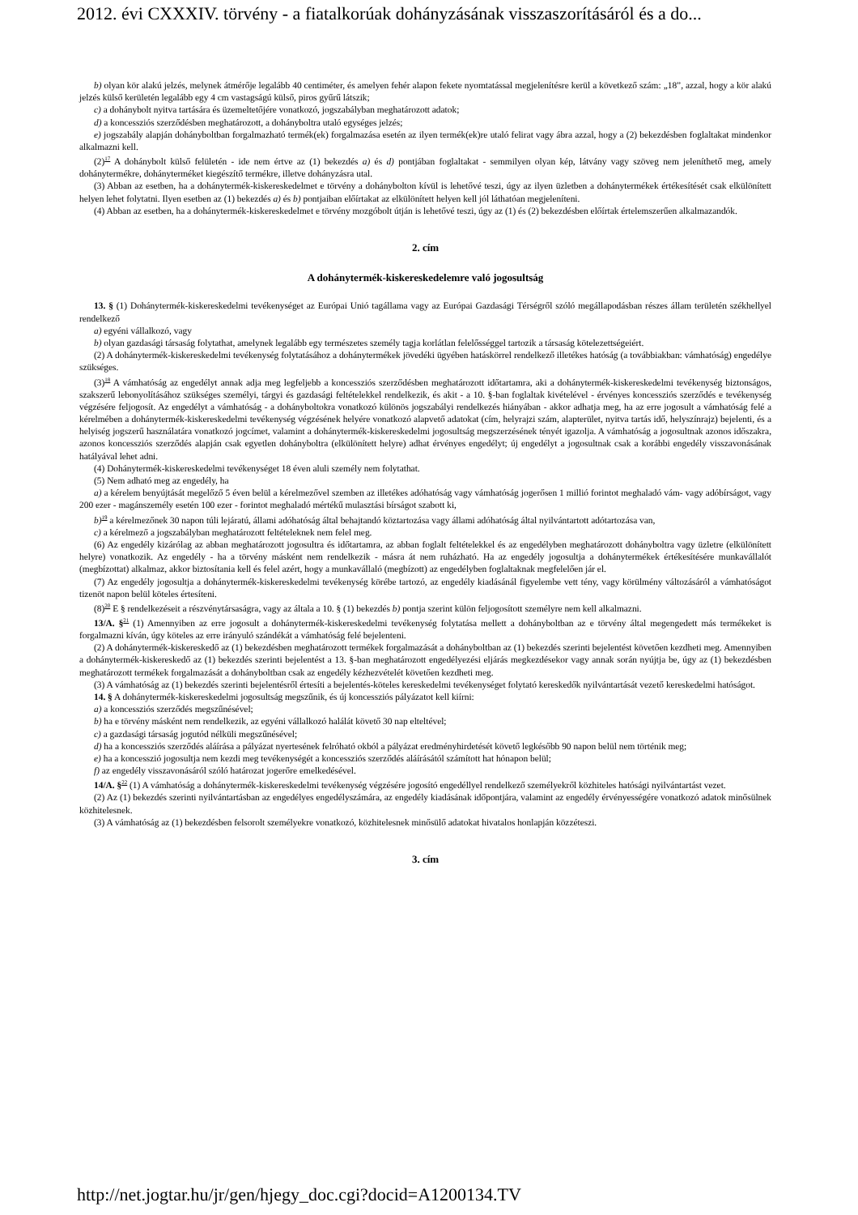2012. évi CXXXIV. törvény - a fiatalkorúak dohányzásának visszaszorításáról és a do...
b) olyan kör alakú jelzés, melynek átmérője legalább 40 centiméter, és amelyen fehér alapon fekete nyomtatással megjelenítésre kerül a következő szám: „18”, azzal, hogy a kör alakú jelzés külső kerületén legalább egy 4 cm vastagságú külső, piros gyűrű látszik;
c) a dohánybolt nyitva tartására és üzemeltetőjére vonatkozó, jogszabályban meghatározott adatok;
d) a koncessziós szerződésben meghatározott, a dohányboltra utaló egységes jelzés;
e) jogszabály alapján dohányboltban forgalmazható termék(ek) forgalmazása esetén az ilyen termék(ek)re utaló felirat vagy ábra azzal, hogy a (2) bekezdésben foglaltakat mindenkor alkalmazni kell.
(2)<sup>17</sup> A dohánybolt külső felületén - ide nem értve az (1) bekezdés a) és d) pontjában foglaltakat - semmilyen olyan kép, látvány vagy szöveg nem jeleníthető meg, amely dohánytermékre, dohányterméket kiegészítő termékre, illetve dohányzásra utal.
(3) Abban az esetben, ha a dohánytermék-kiskereskedelmet e törvény a dohánybolton kívül is lehetővé teszi, úgy az ilyen üzletben a dohánytermékek értékesítését csak elkülönített helyen lehet folytatni. Ilyen esetben az (1) bekezdés a) és b) pontjaiban előírtakat az elkülönített helyen kell jól láthatóan megjeleníteni.
(4) Abban az esetben, ha a dohánytermék-kiskereskedelmet e törvény mozgóbolt útján is lehetővé teszi, úgy az (1) és (2) bekezdésben előírtak értelemszerűen alkalmazandók.
2. cím
A dohánytermék-kiskereskedelemre való jogosultság
13. § (1) Dohánytermék-kiskereskedelmi tevékenységet az Európai Unió tagállama vagy az Európai Gazdasági Térségről szóló megállapodásban részes állam területén székhellyel rendelkező
a) egyéni vállalkozó, vagy
b) olyan gazdasági társaság folytathat, amelynek legalább egy természetes személy tagja korlátlan felelősséggel tartozik a társaság kötelezettségeiért.
(2) A dohánytermék-kiskereskedelmi tevékenység folytatásához a dohánytermékek jövedéki ügyében hatáskörrel rendelkező illetékes hatóság (a továbbiakban: vámhatóság) engedélye szükséges.
(3)<sup>18</sup> A vámhatóság az engedélyt annak adja meg legfeljebb a koncessziós szerződésben meghatározott időtartamra, aki a dohánytermék-kiskereskedelmi tevékenység biztonságos, szakszerű lebonyolításához szükséges személyi, tárgyi és gazdasági feltételekkel rendelkezik, és akit - a 10. §-ban foglaltak kivételével - érvényes koncessziós szerződés e tevékenység végzésére feljogosít. Az engedélyt a vámhatóság - a dohányboltokra vonatkozó különös jogszabályi rendelkezés hiányában - akkor adhatja meg, ha az erre jogosult a vámhatóság felé a kérelmében a dohánytermék-kiskereskedelmi tevékenység végzésének helyére vonatkozó alapvető adatokat (cím, helyrajzi szám, alapterület, nyitva tartás idő, helyszínrajz) bejelenti, és a helyiség jogszerű használatára vonatkozó jogcímet, valamint a dohánytermék-kiskereskedelmi jogosultság megszerzésének tényét igazolja. A vámhatóság a jogosultnak azonos időszakra, azonos koncessziós szerződés alapján csak egyetlen dohányboltra (elkülönített helyre) adhat érvényes engedélyt; új engedélyt a jogosultnak csak a korábbi engedély visszavonásának hatályával lehet adni.
(4) Dohánytermék-kiskereskedelmi tevékenységet 18 éven aluli személy nem folytathat.
(5) Nem adható meg az engedély, ha
a) a kérelem benyújtását megelőző 5 éven belül a kérelmezővel szemben az illetékes adóhatóság vagy vámhatóság jogerősen 1 millió forintot meghaladó vám- vagy adóbírságot, vagy 200 ezer - magánszemély esetén 100 ezer - forintot meghaladó mértékű mulasztási bírságot szabott ki,
b)<sup>19</sup> a kérelmezőnek 30 napon túli lejáratú, állami adóhatóság által behajtandó köztartozása vagy állami adóhatóság által nyilvántartott adótartozása van,
c) a kérelmező a jogszabályban meghatározott feltételeknek nem felel meg.
(6) Az engedély kizárólag az abban meghatározott jogosultra és időtartamra, az abban foglalt feltételekkel és az engedélyben meghatározott dohányboltra vagy üzletre (elkülönített helyre) vonatkozik. Az engedély - ha a törvény másként nem rendelkezik - másra át nem ruházható. Ha az engedély jogosultja a dohánytermékek értékesítésére munkavállalót (megbízottat) alkalmaz, akkor biztosítania kell és felel azért, hogy a munkavállaló (megbízott) az engedélyben foglaltaknak megfelelően jár el.
(7) Az engedély jogosultja a dohánytermék-kiskereskedelmi tevékenység körébe tartozó, az engedély kiadásánál figyelembe vett tény, vagy körülmény változásáról a vámhatóságot tizenöt napon belül köteles értesíteni.
(8)<sup>20</sup> E § rendelkezéseit a részvénytársaságra, vagy az általa a 10. § (1) bekezdés b) pontja szerint külön feljogosított személyre nem kell alkalmazni.
13/A. §<sup>21</sup> (1) Amennyiben az erre jogosult a dohánytermék-kiskereskedelmi tevékenység folytatása mellett a dohányboltban az e törvény által megengedett más termékeket is forgalmazni kíván, úgy köteles az erre irányuló szándékát a vámhatóság felé bejelenteni.
(2) A dohánytermék-kiskereskedő az (1) bekezdésben meghatározott termékek forgalmazását a dohányboltban az (1) bekezdés szerinti bejelentést követően kezdheti meg. Amennyiben a dohánytermék-kiskereskedő az (1) bekezdés szerinti bejelentést a 13. §-ban meghatározott engedélyezési eljárás megkezdésekor vagy annak során nyújtja be, úgy az (1) bekezdésben meghatározott termékek forgalmazását a dohányboltban csak az engedély kézhezvételét követően kezdheti meg.
(3) A vámhatóság az (1) bekezdés szerinti bejelentésről értesíti a bejelentés-köteles kereskedelmi tevékenységet folytató kereskedők nyilvántartását vezető kereskedelmi hatóságot.
14. § A dohánytermék-kiskereskedelmi jogosultság megszűnik, és új koncessziós pályázatot kell kiírni:
a) a koncessziós szerződés megszűnésével;
b) ha e törvény másként nem rendelkezik, az egyéni vállalkozó halálát követő 30 nap elteltével;
c) a gazdasági társaság jogutód nélküli megszűnésével;
d) ha a koncessziós szerződés aláírása a pályázat nyertesének felróható okból a pályázat eredményhirdetését követő legkésőbb 90 napon belül nem történik meg;
e) ha a koncesszió jogosultja nem kezdi meg tevékenységét a koncessziós szerződés aláírásától számított hat hónapon belül;
f) az engedély visszavonásáról szóló határozat jogerőre emelkedésével.
14/A. §<sup>22</sup> (1) A vámhatóság a dohánytermék-kiskereskedelmi tevékenység végzésére jogosító engedéllyel rendelkező személyekről közhiteles hatósági nyilvántartást vezet.
(2) Az (1) bekezdés szerinti nyilvántartásban az engedélyes engedélyszámára, az engedély kiadásának időpontjára, valamint az engedély érvényességére vonatkozó adatok minősülnek közhitelesnek.
(3) A vámhatóság az (1) bekezdésben felsorolt személyekre vonatkozó, közhitelesnek minősülő adatokat hivatalos honlapján közzéteszi.
3. cím
http://net.jogtar.hu/jr/gen/hjegy_doc.cgi?docid=A1200134.TV